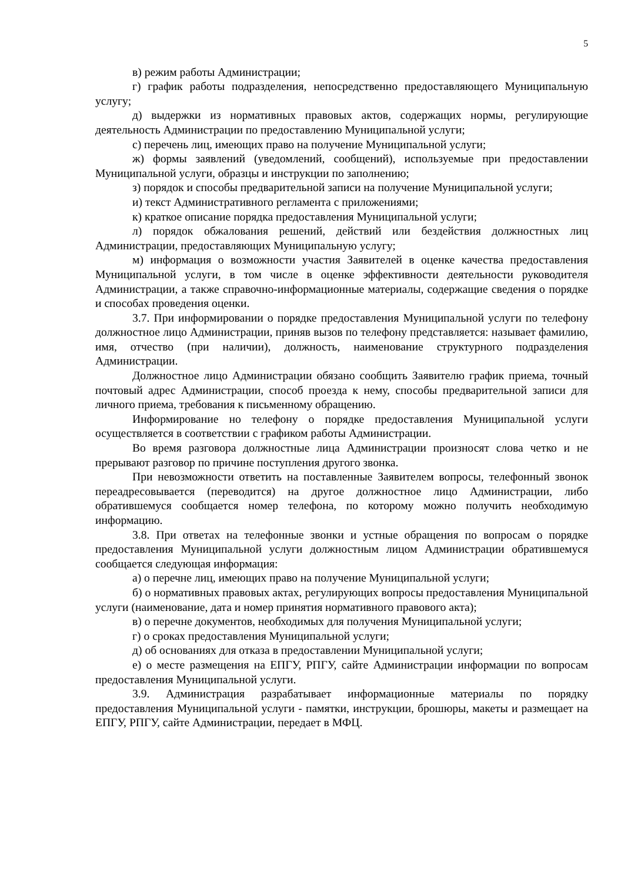5
в) режим работы Администрации;
г) график работы подразделения, непосредственно предоставляющего Муниципальную услугу;
д) выдержки из нормативных правовых актов, содержащих нормы, регулирующие деятельность Администрации по предоставлению Муниципальной услуги;
с) перечень лиц, имеющих право на получение Муниципальной услуги;
ж) формы заявлений (уведомлений, сообщений), используемые при предоставлении Муниципальной услуги, образцы и инструкции по заполнению;
з) порядок и способы предварительной записи на получение Муниципальной услуги;
и) текст Административного регламента с приложениями;
к) краткое описание порядка предоставления Муниципальной услуги;
л) порядок обжалования решений, действий или бездействия должностных лиц Администрации, предоставляющих Муниципальную услугу;
м) информация о возможности участия Заявителей в оценке качества предоставления Муниципальной услуги, в том числе в оценке эффективности деятельности руководителя Администрации, а также справочно-информационные материалы, содержащие сведения о порядке и способах проведения оценки.
3.7. При информировании о порядке предоставления Муниципальной услуги по телефону должностное лицо Администрации, приняв вызов по телефону представляется: называет фамилию, имя, отчество (при наличии), должность, наименование структурного подразделения Администрации.
Должностное лицо Администрации обязано сообщить Заявителю график приема, точный почтовый адрес Администрации, способ проезда к нему, способы предварительной записи для личного приема, требования к письменному обращению.
Информирование но телефону о порядке предоставления Муниципальной услуги осуществляется в соответствии с графиком работы Администрации.
Во время разговора должностные лица Администрации произносят слова четко и не прерывают разговор по причине поступления другого звонка.
При невозможности ответить на поставленные Заявителем вопросы, телефонный звонок переадресовывается (переводится) на другое должностное лицо Администрации, либо обратившемуся сообщается номер телефона, по которому можно получить необходимую информацию.
3.8. При ответах на телефонные звонки и устные обращения по вопросам о порядке предоставления Муниципальной услуги должностным лицом Администрации обратившемуся сообщается следующая информация:
а) о перечне лиц, имеющих право на получение Муниципальной услуги;
б) о нормативных правовых актах, регулирующих вопросы предоставления Муниципальной услуги (наименование, дата и номер принятия нормативного правового акта);
в) о перечне документов, необходимых для получения Муниципальной услуги;
г) о сроках предоставления Муниципальной услуги;
д) об основаниях для отказа в предоставлении Муниципальной услуги;
е) о месте размещения на ЕПГУ, РПГУ, сайте Администрации информации по вопросам предоставления Муниципальной услуги.
3.9. Администрация разрабатывает информационные материалы по порядку предоставления Муниципальной услуги - памятки, инструкции, брошюры, макеты и размещает на ЕПГУ, РПГУ, сайте Администрации, передает в МФЦ.